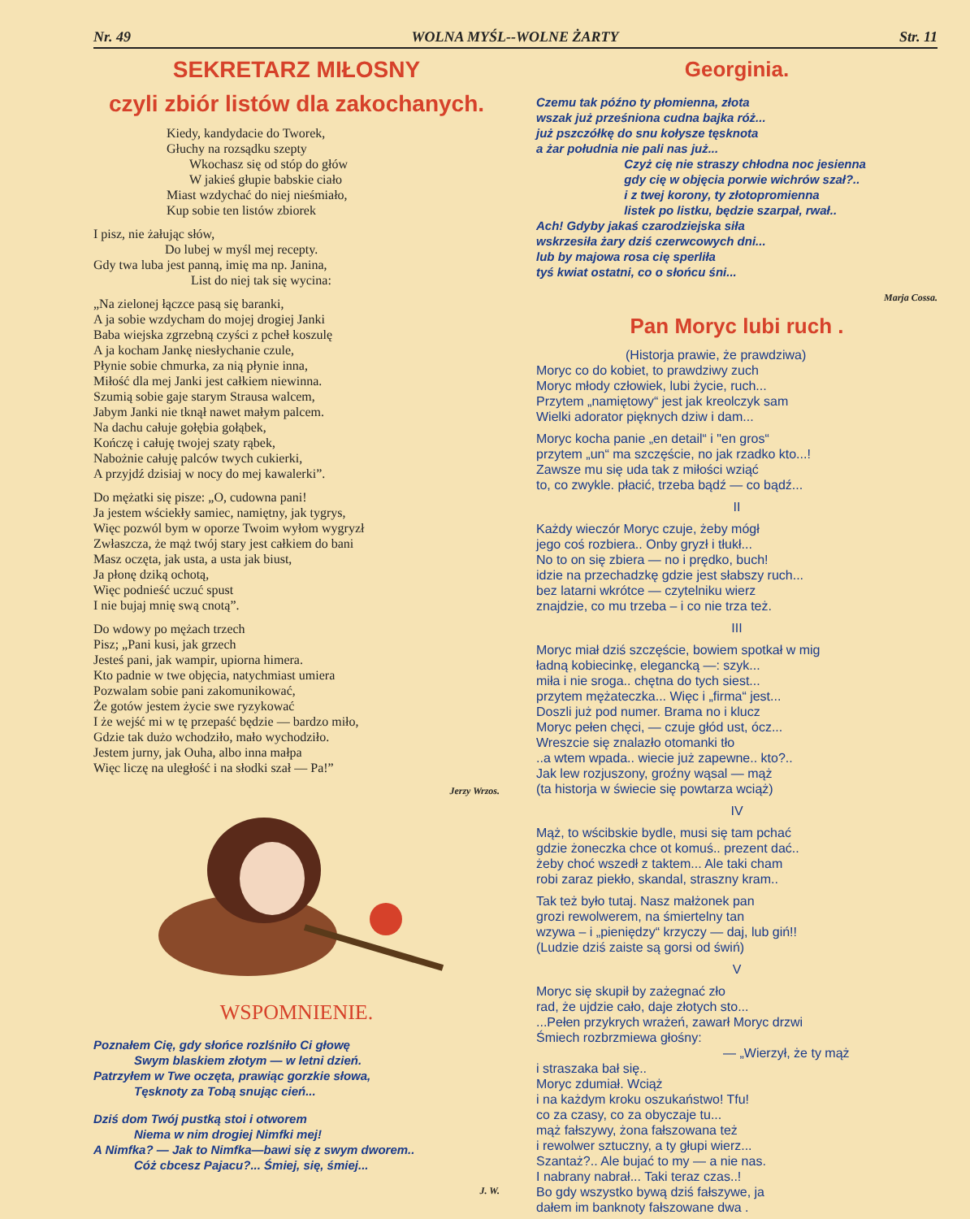Nr. 49 WOLNA MYŚL--WOLNE ŻARTY Str. 11
SEKRETARZ MIŁOSNY
czyli zbiór listów dla zakochanych.
Kiedy, kandydacie do Tworek,
Głuchy na rozsądku szepty
Wkochasz się od stóp do głów
W jakieś głupie babskie ciało
Miast wzdychać do niej nieśmiało,
Kup sobie ten listów zbiorek
I pisz, nie żałując słów,
Do lubej w myśl mej recepty.
Gdy twa luba jest panną, imię ma np. Janina,
List do niej tak się wycina:
„Na zielonej łączce pasą się baranki,
A ja sobie wzdycham do mojej drogiej Janki
Baba wiejska zgrzebną czyści z pcheł koszulę
A ja kocham Jankę niesłychanie czule,
Płynie sobie chmurka, za nią płynie inna,
Miłość dla mej Janki jest całkiem niewinna.
Szumią sobie gaje starym Strausa walcem,
Jabym Janki nie tknął nawet małym palcem.
Na dachu całuje gołębia gołąbek,
Kończę i całuję twojej szaty rąbek,
Nabożnie całuję palców twych cukierki,
A przyjdź dzisiaj w nocy do mej kawalerki”.
Do mężatki się pisze: „O, cudowna pani!
Ja jestem wściekły samiec, namiętny, jak tygrys,
Więc pozwól bym w oporze Twoim wyłom wygryzł
Zwłaszcza, że mąż twój stary jest całkiem do bani
Masz oczęta, jak usta, a usta jak biust,
Ja płonę dziką ochotą,
Więc podnieść uczuć spust
I nie bujaj mnię swą cnotą”.
Do wdowy po mężach trzech
Pisz; „Pani kusi, jak grzech
Jesteś pani, jak wampir, upiorna himera.
Kto padnie w twe objęcia, natychmiast umiera
Pozwalam sobie pani zakomunikować,
Że gotów jestem życie swe ryzykować
I że wejść mi w tę przepaść będzie — bardzo miło,
Gdzie tak dużo wchodziło, mało wychodziło.
Jestem jurny, jak Ouha, albo inna małpa
Więc liczę na uległość i na słodki szał — Pa!”
Jerzy Wrzos.
WSPOMNIENIE.
Poznałem Cię, gdy słońce rozlśniło Ci głowę
Swym blaskiem złotym — w letni dzień.
Patrzyłem w Twe oczęta, prawiąc gorzkie słowa,
Tęsknoty za Tobą snując cień...
Dziś dom Twój pustką stoi i otworem
Niema w nim drogiej Nimfki mej!
A Nimfka? — Jak to Nimfka—bawi się z swym dworem..
Cóż cbcesz Pajacu?... Śmiej, się, śmiej...
J. W.
Georginia.
Czemu tak późno ty płomienna, złota
wszak już prześniona cudna bajka róż...
już pszczółkę do snu kołysze tęsknota
a żar południa nie pali nas już...
Czyż cię nie straszy chłodna noc jesienna
gdy cię w objęcia porwie wichrów szał?..
i z twej korony, ty złotopromienna
listek po listku, będzie szarpał, rwał..
Ach! Gdyby jakaś czarodziejska siła
wskrzesiła żary dziś czerwcowych dni...
lub by majowa rosa cię sperliła
tyś kwiat ostatni, co o słońcu śni...
Marja Cossa.
Pan Moryc lubi ruch .
(Historja prawie, że prawdziwa)
Moryc co do kobiet, to prawdziwy zuch
Moryc młody człowiek, lubi życie, ruch...
Przytem „namiętowy“ jest jak kreolczyk sam
Wielki adorator pięknych dziw i dam...
Moryc kocha panie „en detail“ i "en gros“
przytem „un“ ma szczęście, no jak rzadko kto...!
Zawsze mu się uda tak z miłości wziąć
to, co zwykle. płacić, trzeba bądź — co bądź...
II
Każdy wieczór Moryc czuje, żeby mógł
jego coś rozbiera.. Onby gryzł i tłukł...
No to on się zbiera — no i prędko, buch!
idzie na przechadzkę gdzie jest słabszy ruch...
bez latarni wkrótce — czytelniku wierz
znajdzie, co mu trzeba – i co nie trza też.
III
Moryc miał dziś szczęście, bowiem spotkał w mig
ładną kobiecinkę, elegancką —: szyk...
miła i nie sroga.. chętna do tych siest...
przytem mężateczka... Więc i „firma“ jest...
Doszli już pod numer. Brama no i klucz
Moryc pełen chęci, — czuje głód ust, ócz...
Wreszcie się znalazło otomanki tło
..a wtem wpada.. wiecie już zapewne.. kto?..
Jak lew rozjuszony, groźny wąsal — mąż
(ta historja w świecie się powtarza wciąż)
IV
Mąż, to wścibskie bydle, musi się tam pchać
gdzie żoneczka chce ot komuś.. prezent dać..
żeby choć wszedł z taktem... Ale taki cham
robi zaraz piekło, skandal, straszny kram..
Tak też było tutaj. Nasz małżonek pan
grozi rewolwerem, na śmiertelny tan
wzywa – i „pieniędzy“ krzyczy — daj, lub giń!!
(Ludzie dziś zaiste są gorsi od świń)
V
Moryc się skupił by zażegnać zło
rad, że ujdzie cało, daje złotych sto...
...Pełen przykrych wrażeń, zawarł Moryc drzwi
Śmiech rozbrzmiewa głośny:
— „Wierzył, że ty mąż
i straszaka bał się..
Moryc zdumiał. Wciąż
i na każdym kroku oszukaństwo! Tfu!
co za czasy, co za obyczaje tu...
mąż fałszywy, żona fałszowana też
i rewolwer sztuczny, a ty głupi wierz...
Szantaż?.. Ale bujać to my — a nie nas.
I nabrany nabrał... Taki teraz czas..!
Bo gdy wszystko bywą dziś fałszywe, ja
dałem im banknoty fałszowane dwa .